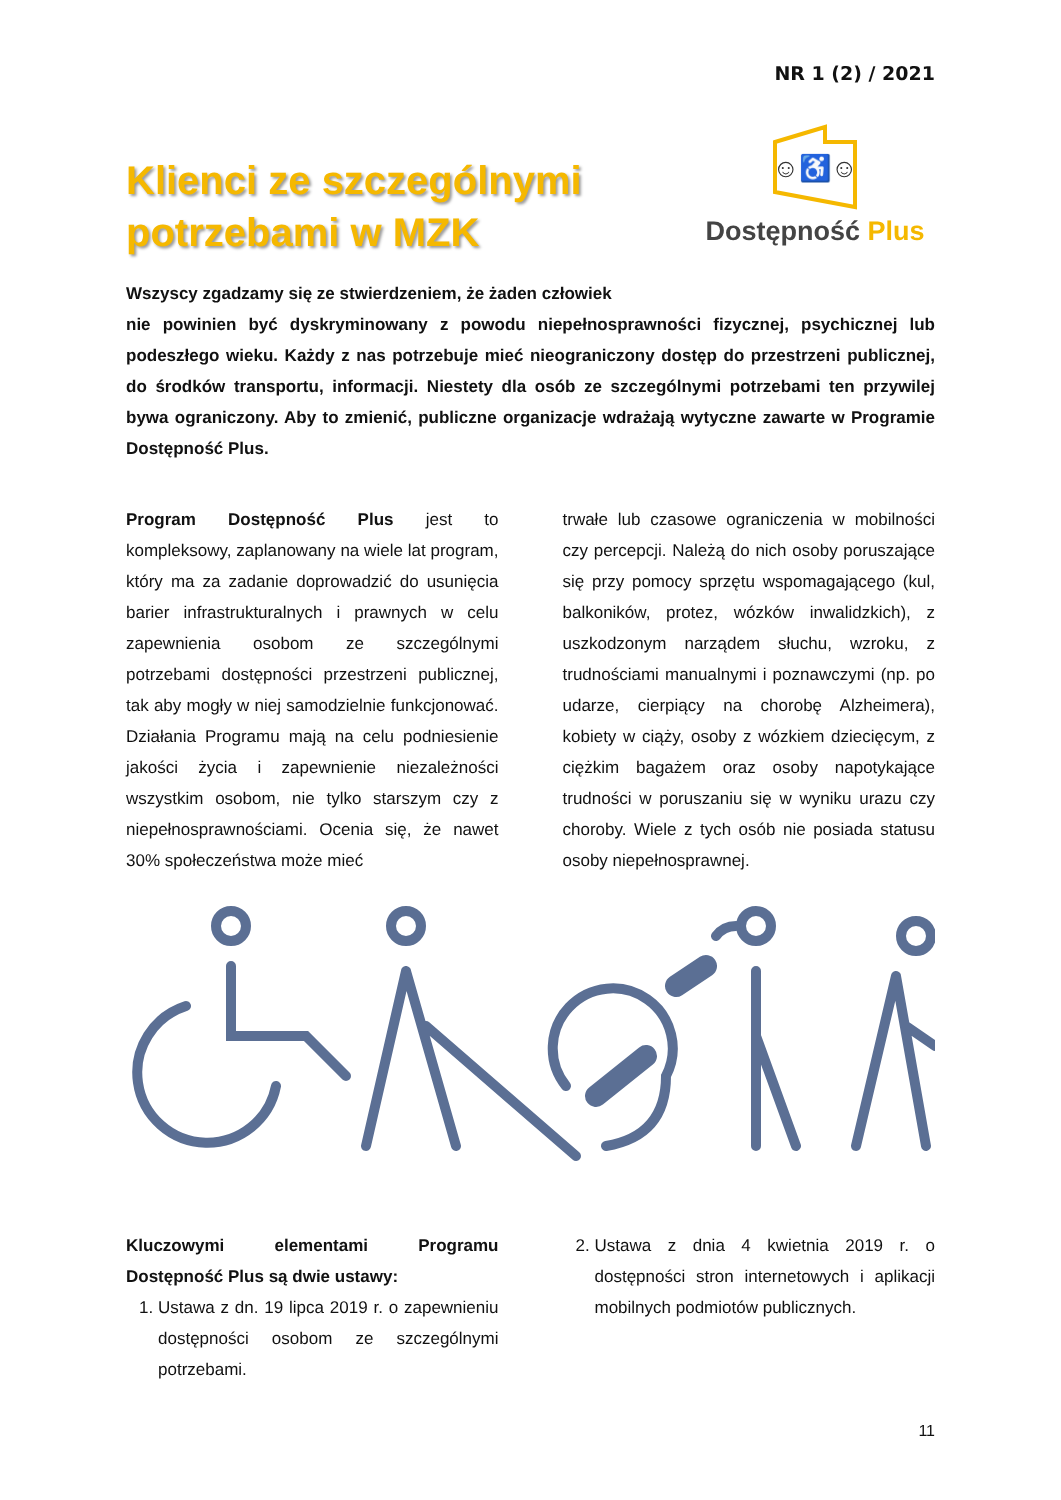NR 1 (2) / 2021
Klienci ze szczególnymi
potrzebami w MZK
☺♿☺
Dostępność Plus
Wszyscy zgadzamy się ze stwierdzeniem, że żaden człowiek
nie powinien być dyskryminowany z powodu niepełnosprawności fizycznej, psychicznej lub podeszłego wieku. Każdy z nas potrzebuje mieć nieograniczony dostęp do przestrzeni publicznej, do środków transportu, informacji. Niestety dla osób ze szczególnymi potrzebami ten przywilej bywa ograniczony. Aby to zmienić, publiczne organizacje wdrażają wytyczne zawarte w Programie Dostępność Plus.
Program Dostępność Plus jest to kompleksowy, zaplanowany na wiele lat program, który ma za zadanie doprowadzić do usunięcia barier infrastrukturalnych i prawnych w celu zapewnienia osobom ze szczególnymi potrzebami dostępności przestrzeni publicznej, tak aby mogły w niej samodzielnie funkcjonować. Działania Programu mają na celu podniesienie jakości życia i zapewnienie niezależności wszystkim osobom, nie tylko starszym czy z niepełnosprawnościami. Ocenia się, że nawet 30% społeczeństwa może mieć
trwałe lub czasowe ograniczenia w mobilności czy percepcji. Należą do nich osoby poruszające się przy pomocy sprzętu wspomagającego (kul, balkoników, protez, wózków inwalidzkich), z uszkodzonym narządem słuchu, wzroku, z trudnościami manualnymi i poznawczymi (np. po udarze, cierpiący na chorobę Alzheimera), kobiety w ciąży, osoby z wózkiem dziecięcym, z ciężkim bagażem oraz osoby napotykające trudności w poruszaniu się w wyniku urazu czy choroby. Wiele z tych osób nie posiada statusu osoby niepełnosprawnej.
Kluczowymi elementami Programu Dostępność Plus są dwie ustawy:
1. Ustawa z dn. 19 lipca 2019 r. o zapewnieniu dostępności osobom ze szczególnymi potrzebami.
2. Ustawa z dnia 4 kwietnia 2019 r. o dostępności stron internetowych i aplikacji mobilnych podmiotów publicznych.
11